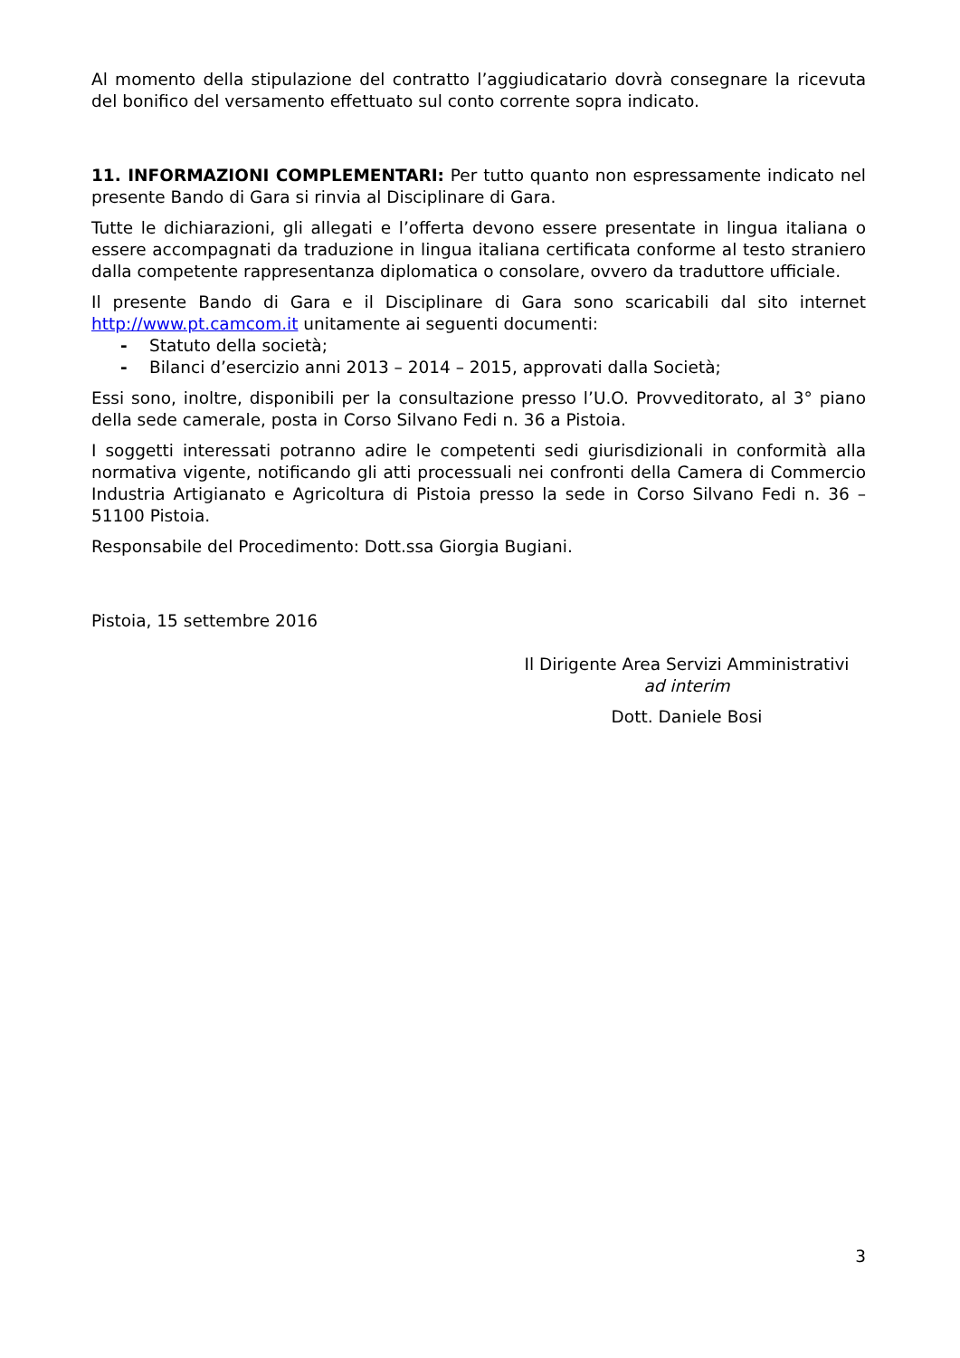Al momento della stipulazione del contratto l’aggiudicatario dovrà consegnare la ricevuta del bonifico del versamento effettuato sul conto corrente sopra indicato.
11. INFORMAZIONI COMPLEMENTARI: Per tutto quanto non espressamente indicato nel presente Bando di Gara si rinvia al Disciplinare di Gara.
Tutte le dichiarazioni, gli allegati e l’offerta devono essere presentate in lingua italiana o essere accompagnati da traduzione in lingua italiana certificata conforme al testo straniero dalla competente rappresentanza diplomatica o consolare, ovvero da traduttore ufficiale.
Il presente Bando di Gara e il Disciplinare di Gara sono scaricabili dal sito internet http://www.pt.camcom.it unitamente ai seguenti documenti:
- Statuto della società;
- Bilanci d’esercizio anni 2013 – 2014 – 2015, approvati dalla Società;
Essi sono, inoltre, disponibili per la consultazione presso l’U.O. Provveditorato, al 3° piano della sede camerale, posta in Corso Silvano Fedi n. 36 a Pistoia.
I soggetti interessati potranno adire le competenti sedi giurisdizionali in conformità alla normativa vigente, notificando gli atti processuali nei confronti della Camera di Commercio Industria Artigianato e Agricoltura di Pistoia presso la sede in Corso Silvano Fedi n. 36 – 51100 Pistoia.
Responsabile del Procedimento: Dott.ssa Giorgia Bugiani.
Pistoia, 15 settembre 2016
Il Dirigente Area Servizi Amministrativi
ad interim
Dott. Daniele Bosi
3